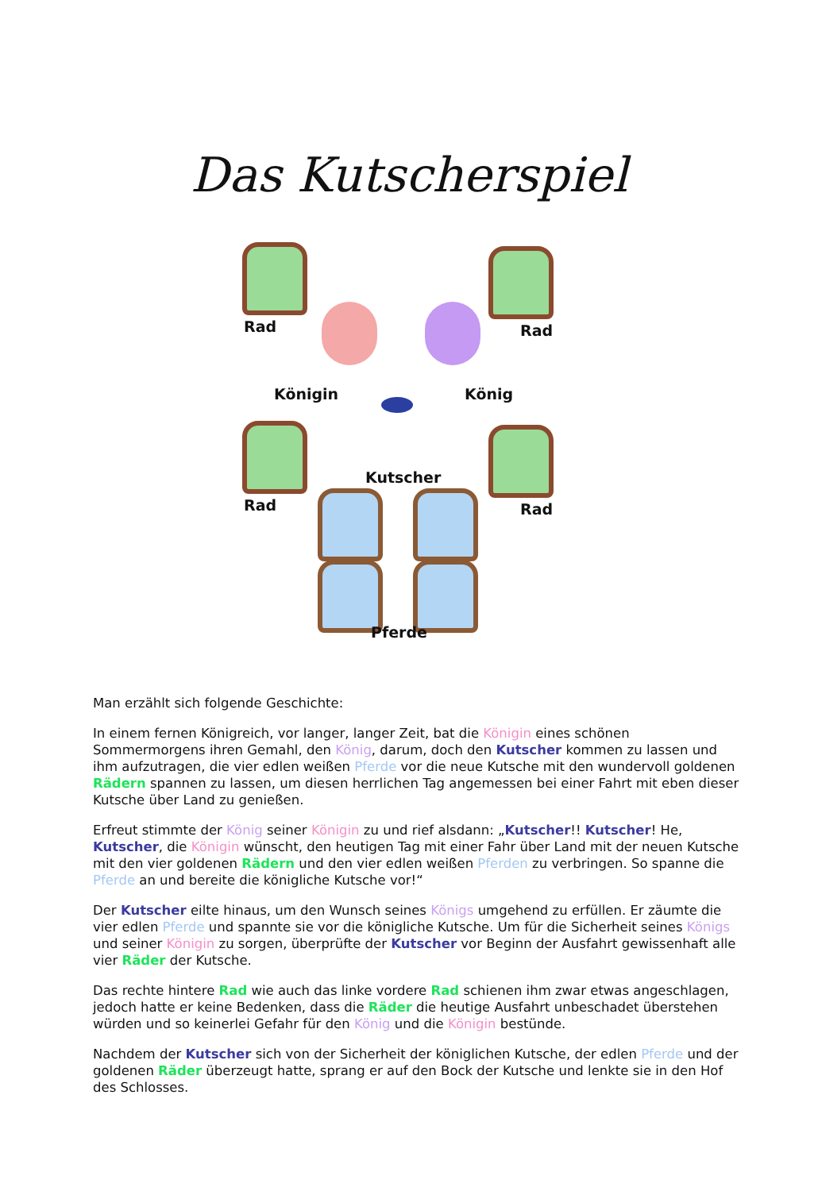Das Kutscherspiel
Rad Rad
Königin König
Kutscher
Rad Rad
Pferde
Man erzählt sich folgende Geschichte:
In einem fernen Königreich, vor langer, langer Zeit, bat die Königin eines schönen Sommermorgens ihren Gemahl, den König, darum, doch den Kutscher kommen zu lassen und ihm aufzutragen, die vier edlen weißen Pferde vor die neue Kutsche mit den wundervoll goldenen Rädern spannen zu lassen, um diesen herrlichen Tag angemessen bei einer Fahrt mit eben dieser Kutsche über Land zu genießen.
Erfreut stimmte der König seiner Königin zu und rief alsdann: „Kutscher!! Kutscher! He, Kutscher, die Königin wünscht, den heutigen Tag mit einer Fahr über Land mit der neuen Kutsche mit den vier goldenen Rädern und den vier edlen weißen Pferden zu verbringen. So spanne die Pferde an und bereite die königliche Kutsche vor!“
Der Kutscher eilte hinaus, um den Wunsch seines Königs umgehend zu erfüllen. Er zäumte die vier edlen Pferde und spannte sie vor die königliche Kutsche. Um für die Sicherheit seines Königs und seiner Königin zu sorgen, überprüfte der Kutscher vor Beginn der Ausfahrt gewissenhaft alle vier Räder der Kutsche.
Das rechte hintere Rad wie auch das linke vordere Rad schienen ihm zwar etwas angeschlagen, jedoch hatte er keine Bedenken, dass die Räder die heutige Ausfahrt unbeschadet überstehen würden und so keinerlei Gefahr für den König und die Königin bestünde.
Nachdem der Kutscher sich von der Sicherheit der königlichen Kutsche, der edlen Pferde und der goldenen Räder überzeugt hatte, sprang er auf den Bock der Kutsche und lenkte sie in den Hof des Schlosses.